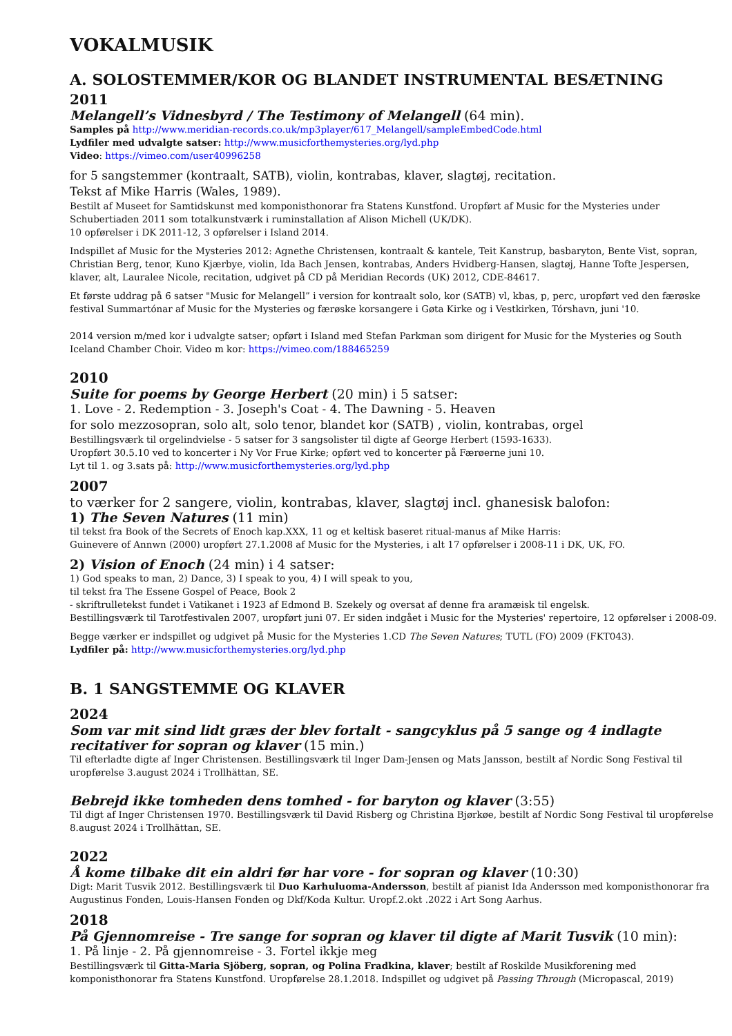VOKALMUSIK
A. SOLOSTEMMER/KOR OG BLANDET INSTRUMENTAL BESÆTNING
2011
Melangell’s Vidnesbyrd / The Testimony of Melangell (64 min).
Samples på http://www.meridian-records.co.uk/mp3player/617_Melangell/sampleEmbedCode.html
Lydfiler med udvalgte satser: http://www.musicforthemysteries.org/lyd.php
Video: https://vimeo.com/user40996258
for 5 sangstemmer (kontraalt, SATB), violin, kontrabas, klaver, slagtøj, recitation.
Tekst af Mike Harris (Wales, 1989).
Bestilt af Museet for Samtidskunst med komponisthonorar fra Statens Kunstfond. Uropført af Music for the Mysteries under Schubertiaden 2011 som totalkunstværk i ruminstallation af Alison Michell (UK/DK).
10 opførelser i DK 2011-12, 3 opførelser i Island 2014.
Indspillet af Music for the Mysteries 2012: Agnethe Christensen, kontraalt & kantele, Teit Kanstrup, basbaryton, Bente Vist, sopran, Christian Berg, tenor, Kuno Kjærbye, violin, Ida Bach Jensen, kontrabas, Anders Hvidberg-Hansen, slagtøj, Hanne Tofte Jespersen, klaver, alt, Lauralee Nicole, recitation, udgivet på CD på Meridian Records (UK) 2012, CDE-84617.
Et første uddrag på 6 satser "Music for Melangell” i version for kontraalt solo, kor (SATB) vl, kbas, p, perc, uropført ved den færøske festival Summartónar af Music for the Mysteries og færøske korsangere i Gøta Kirke og i Vestkirken, Tórshavn, juni '10.
2014 version m/med kor i udvalgte satser; opført i Island med Stefan Parkman som dirigent for Music for the Mysteries og South Iceland Chamber Choir. Video m kor: https://vimeo.com/188465259
2010
Suite for poems by George Herbert (20 min) i 5 satser:
1. Love - 2. Redemption - 3. Joseph's Coat - 4. The Dawning - 5. Heaven
for solo mezzosopran, solo alt, solo tenor, blandet kor (SATB) , violin, kontrabas, orgel
Bestillingsværk til orgelindvielse - 5 satser for 3 sangsolister til digte af George Herbert (1593-1633).
Uropført 30.5.10 ved to koncerter i Ny Vor Frue Kirke; opført ved to koncerter på Færøerne juni 10.
Lyt til 1. og 3.sats på: http://www.musicforthemysteries.org/lyd.php
2007
to værker for 2 sangere, violin, kontrabas, klaver, slagtøj incl. ghanesisk balofon:
1) The Seven Natures (11 min)
til tekst fra Book of the Secrets of Enoch kap.XXX, 11 og et keltisk baseret ritual-manus af Mike Harris:
Guinevere of Annwn (2000) uropført 27.1.2008 af Music for the Mysteries, i alt 17 opførelser i 2008-11 i DK, UK, FO.
2) Vision of Enoch (24 min) i 4 satser:
1) God speaks to man, 2) Dance, 3) I speak to you, 4) I will speak to you,
til tekst fra The Essene Gospel of Peace, Book 2
- skriftrulletekst fundet i Vatikanet i 1923 af Edmond B. Szekely og oversat af denne fra aramæisk til engelsk.
Bestillingsværk til Tarotfestivalen 2007, uropført juni 07. Er siden indgået i Music for the Mysteries' repertoire, 12 opførelser i 2008-09.
Begge værker er indspillet og udgivet på Music for the Mysteries 1.CD The Seven Natures; TUTL (FO) 2009 (FKT043).
Lydfiler på: http://www.musicforthemysteries.org/lyd.php
B. 1 SANGSTEMME OG KLAVER
2024
Som var mit sind lidt græs der blev fortalt - sangcyklus på 5 sange og 4 indlagte recitativer for sopran og klaver (15 min.)
Til efterladte digte af Inger Christensen. Bestillingsværk til Inger Dam-Jensen og Mats Jansson, bestilt af Nordic Song Festival til uropførelse 3.august 2024 i Trollhättan, SE.
Bebrejd ikke tomheden dens tomhed - for baryton og klaver (3:55)
Til digt af Inger Christensen 1970. Bestillingsværk til David Risberg og Christina Bjørkøe, bestilt af Nordic Song Festival til uropførelse 8.august 2024 i Trollhättan, SE.
2022
Å kome tilbake dit ein aldri før har vore - for sopran og klaver (10:30)
Digt: Marit Tusvik 2012. Bestillingsværk til Duo Karhuluoma-Andersson, bestilt af pianist Ida Andersson med komponisthonorar fra Augustinus Fonden, Louis-Hansen Fonden og Dkf/Koda Kultur. Uropf.2.okt .2022 i Art Song Aarhus.
2018
På Gjennomreise - Tre sange for sopran og klaver til digte af Marit Tusvik (10 min):
1. På linje - 2. På gjennomreise - 3. Fortel ikkje meg
Bestillingsværk til Gitta-Maria Sjöberg, sopran, og Polina Fradkina, klaver; bestilt af Roskilde Musikforening med komponisthonorar fra Statens Kunstfond. Uropførelse 28.1.2018. Indspillet og udgivet på Passing Through (Micropascal, 2019)